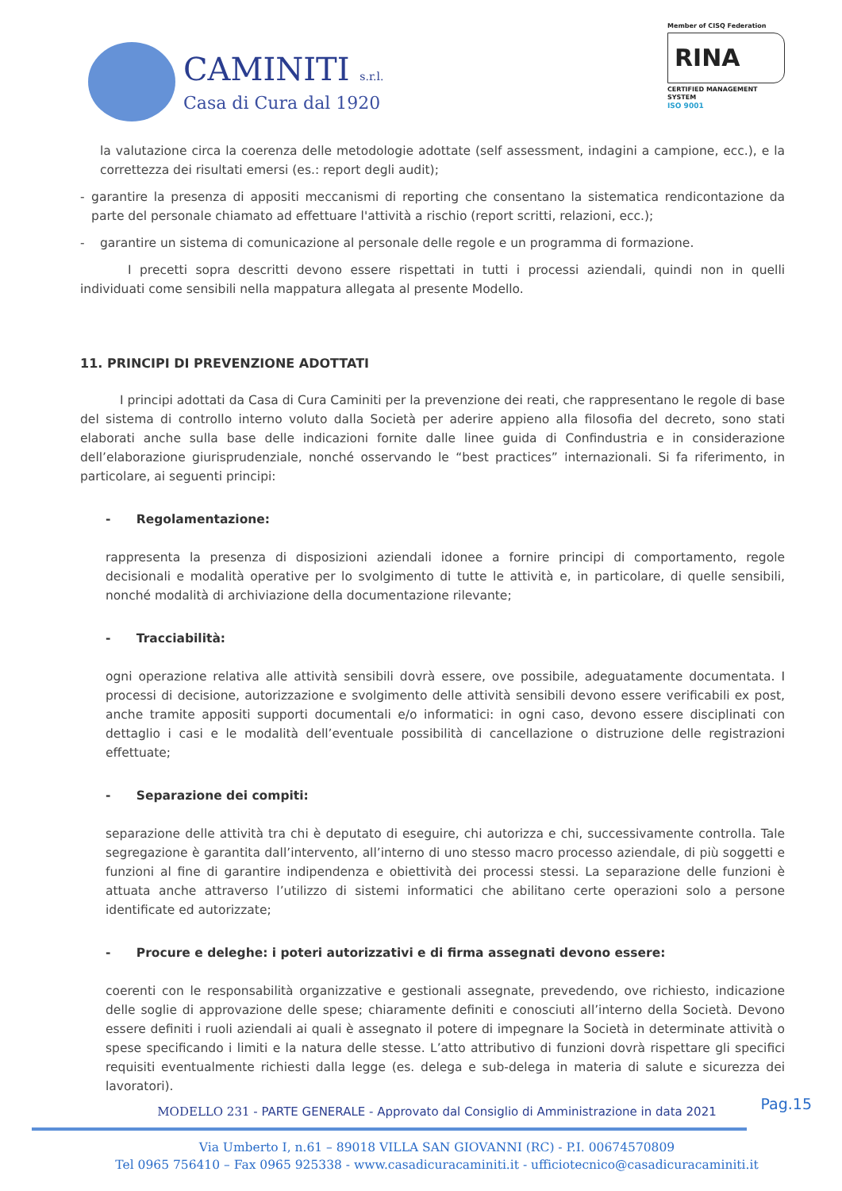CAMINITI s.r.l.
Casa di Cura dal 1920
Member of CISQ Federation
RINA
CERTIFIED MANAGEMENT SYSTEM
ISO 9001
la valutazione circa la coerenza delle metodologie adottate (self assessment, indagini a campione, ecc.), e la correttezza dei risultati emersi (es.: report degli audit);
- garantire la presenza di appositi meccanismi di reporting che consentano la sistematica rendicontazione da parte del personale chiamato ad effettuare l'attività a rischio (report scritti, relazioni, ecc.);
- garantire un sistema di comunicazione al personale delle regole e un programma di formazione.
I precetti sopra descritti devono essere rispettati in tutti i processi aziendali, quindi non in quelli individuati come sensibili nella mappatura allegata al presente Modello.
11. PRINCIPI DI PREVENZIONE ADOTTATI
I principi adottati da Casa di Cura Caminiti per la prevenzione dei reati, che rappresentano le regole di base del sistema di controllo interno voluto dalla Società per aderire appieno alla filosofia del decreto, sono stati elaborati anche sulla base delle indicazioni fornite dalle linee guida di Confindustria e in considerazione dell’elaborazione giurisprudenziale, nonché osservando le “best practices” internazionali. Si fa riferimento, in particolare, ai seguenti principi:
- Regolamentazione:
rappresenta la presenza di disposizioni aziendali idonee a fornire principi di comportamento, regole decisionali e modalità operative per lo svolgimento di tutte le attività e, in particolare, di quelle sensibili, nonché modalità di archiviazione della documentazione rilevante;
- Tracciabilità:
ogni operazione relativa alle attività sensibili dovrà essere, ove possibile, adeguatamente documentata. I processi di decisione, autorizzazione e svolgimento delle attività sensibili devono essere verificabili ex post, anche tramite appositi supporti documentali e/o informatici: in ogni caso, devono essere disciplinati con dettaglio i casi e le modalità dell’eventuale possibilità di cancellazione o distruzione delle registrazioni effettuate;
- Separazione dei compiti:
separazione delle attività tra chi è deputato di eseguire, chi autorizza e chi, successivamente controlla. Tale segregazione è garantita dall’intervento, all’interno di uno stesso macro processo aziendale, di più soggetti e funzioni al fine di garantire indipendenza e obiettività dei processi stessi. La separazione delle funzioni è attuata anche attraverso l’utilizzo di sistemi informatici che abilitano certe operazioni solo a persone identificate ed autorizzate;
- Procure e deleghe: i poteri autorizzativi e di firma assegnati devono essere:
coerenti con le responsabilità organizzative e gestionali assegnate, prevedendo, ove richiesto, indicazione delle soglie di approvazione delle spese; chiaramente definiti e conosciuti all’interno della Società. Devono essere definiti i ruoli aziendali ai quali è assegnato il potere di impegnare la Società in determinate attività o spese specificando i limiti e la natura delle stesse. L’atto attributivo di funzioni dovrà rispettare gli specifici requisiti eventualmente richiesti dalla legge (es. delega e sub-delega in materia di salute e sicurezza dei lavoratori).
Pag.15
MODELLO 231 - PARTE GENERALE - Approvato dal Consiglio di Amministrazione in data 2021
Via Umberto I, n.61 – 89018 VILLA SAN GIOVANNI (RC) - P.I. 00674570809
Tel 0965 756410 – Fax 0965 925338 - www.casadicuracaminiti.it - ufficiotecnico@casadicuracaminiti.it